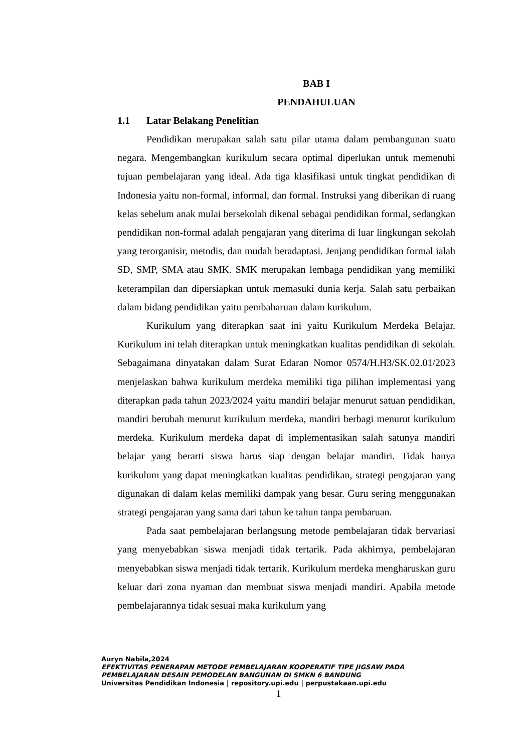BAB I
PENDAHULUAN
1.1 Latar Belakang Penelitian
Pendidikan merupakan salah satu pilar utama dalam pembangunan suatu negara. Mengembangkan kurikulum secara optimal diperlukan untuk memenuhi tujuan pembelajaran yang ideal. Ada tiga klasifikasi untuk tingkat pendidikan di Indonesia yaitu non-formal, informal, dan formal. Instruksi yang diberikan di ruang kelas sebelum anak mulai bersekolah dikenal sebagai pendidikan formal, sedangkan pendidikan non-formal adalah pengajaran yang diterima di luar lingkungan sekolah yang terorganisir, metodis, dan mudah beradaptasi. Jenjang pendidikan formal ialah SD, SMP, SMA atau SMK. SMK merupakan lembaga pendidikan yang memiliki keterampilan dan dipersiapkan untuk memasuki dunia kerja. Salah satu perbaikan dalam bidang pendidikan yaitu pembaharuan dalam kurikulum.
Kurikulum yang diterapkan saat ini yaitu Kurikulum Merdeka Belajar. Kurikulum ini telah diterapkan untuk meningkatkan kualitas pendidikan di sekolah. Sebagaimana dinyatakan dalam Surat Edaran Nomor 0574/H.H3/SK.02.01/2023 menjelaskan bahwa kurikulum merdeka memiliki tiga pilihan implementasi yang diterapkan pada tahun 2023/2024 yaitu mandiri belajar menurut satuan pendidikan, mandiri berubah menurut kurikulum merdeka, mandiri berbagi menurut kurikulum merdeka. Kurikulum merdeka dapat di implementasikan salah satunya mandiri belajar yang berarti siswa harus siap dengan belajar mandiri. Tidak hanya kurikulum yang dapat meningkatkan kualitas pendidikan, strategi pengajaran yang digunakan di dalam kelas memiliki dampak yang besar. Guru sering menggunakan strategi pengajaran yang sama dari tahun ke tahun tanpa pembaruan.
Pada saat pembelajaran berlangsung metode pembelajaran tidak bervariasi yang menyebabkan siswa menjadi tidak tertarik. Pada akhirnya, pembelajaran menyebabkan siswa menjadi tidak tertarik. Kurikulum merdeka mengharuskan guru keluar dari zona nyaman dan membuat siswa menjadi mandiri. Apabila metode pembelajarannya tidak sesuai maka kurikulum yang
Auryn Nabila,2024
EFEKTIVITAS PENERAPAN METODE PEMBELAJARAN KOOPERATIF TIPE JIGSAW PADA
PEMBELAJARAN DESAIN PEMODELAN BANGUNAN DI SMKN 6 BANDUNG
Universitas Pendidikan Indonesia | repository.upi.edu | perpustakaan.upi.edu
1